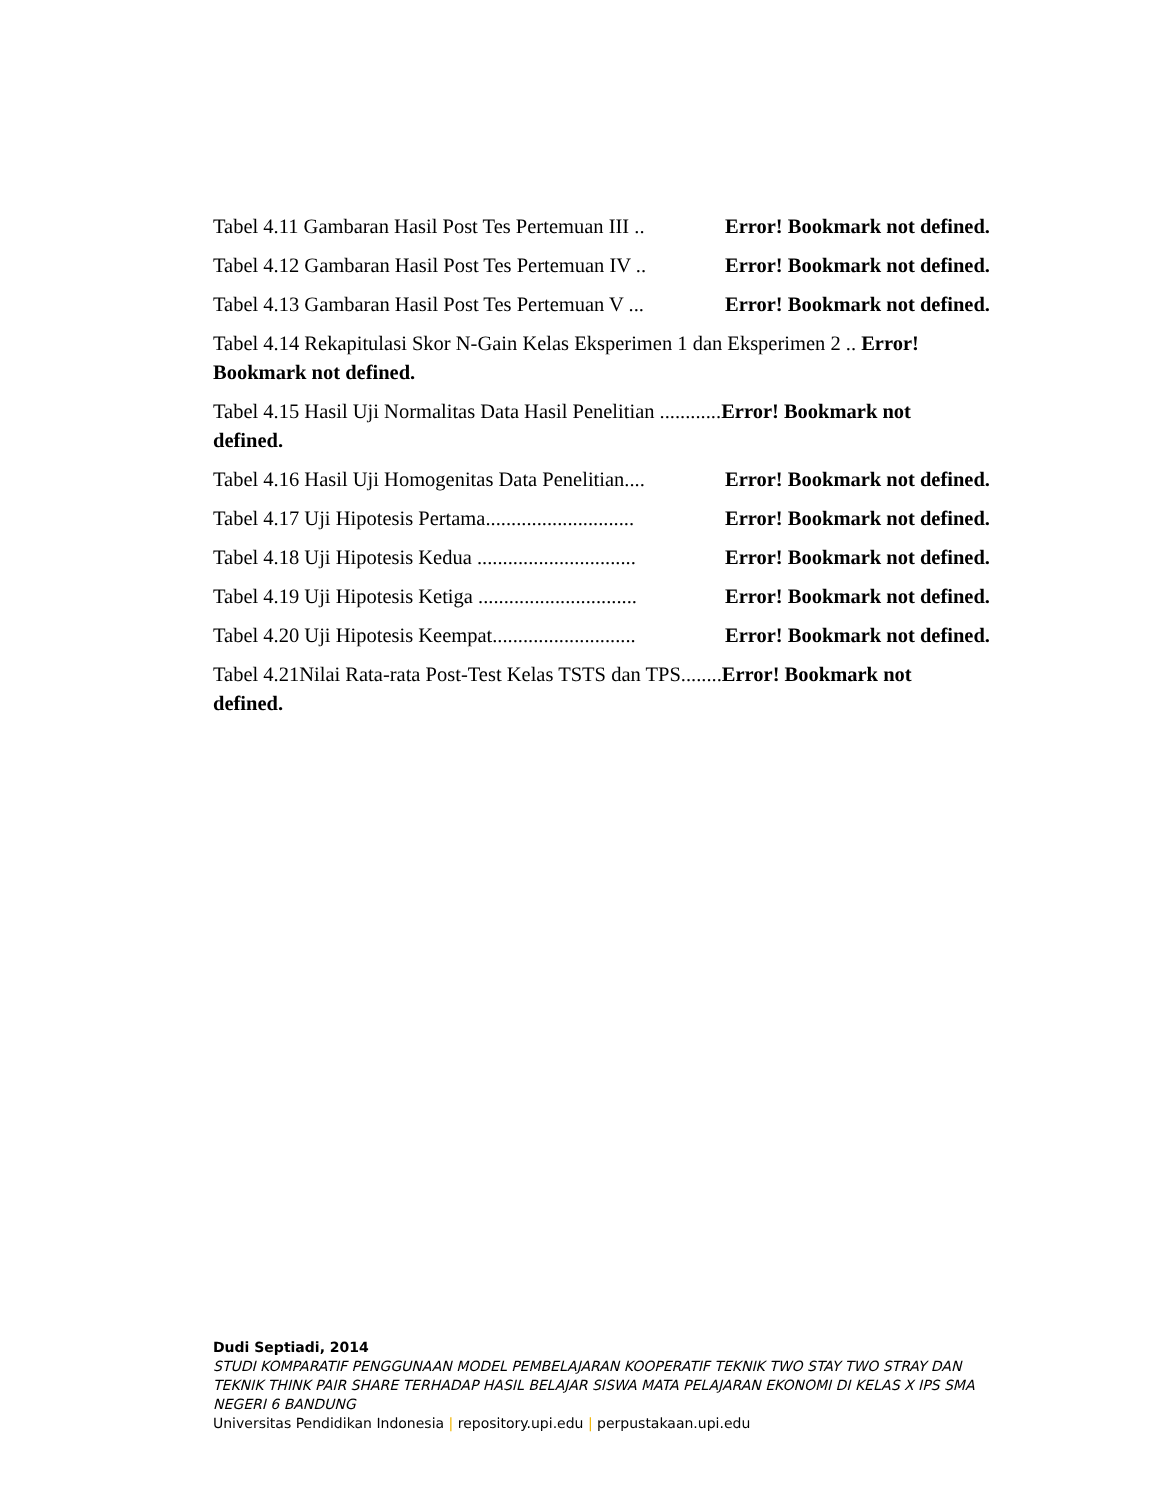Tabel 4.11 Gambaran Hasil Post Tes Pertemuan III .. Error! Bookmark not defined.
Tabel 4.12 Gambaran Hasil Post Tes Pertemuan IV .. Error! Bookmark not defined.
Tabel 4.13 Gambaran Hasil Post Tes Pertemuan V ... Error! Bookmark not defined.
Tabel 4.14 Rekapitulasi Skor N-Gain Kelas Eksperimen 1 dan Eksperimen 2 .. Error!
Bookmark not defined.
Tabel 4.15 Hasil Uji Normalitas Data Hasil Penelitian ............Error! Bookmark not
defined.
Tabel 4.16 Hasil Uji Homogenitas Data Penelitian.... Error! Bookmark not defined.
Tabel 4.17 Uji Hipotesis Pertama............................. Error! Bookmark not defined.
Tabel 4.18 Uji Hipotesis Kedua ............................... Error! Bookmark not defined.
Tabel 4.19 Uji Hipotesis Ketiga ............................... Error! Bookmark not defined.
Tabel 4.20 Uji Hipotesis Keempat............................ Error! Bookmark not defined.
Tabel 4.21Nilai Rata-rata Post-Test Kelas TSTS dan TPS........Error! Bookmark not
defined.
Dudi Septiadi, 2014
STUDI KOMPARATIF PENGGUNAAN MODEL PEMBELAJARAN KOOPERATIF TEKNIK TWO STAY TWO STRAY DAN TEKNIK THINK PAIR SHARE TERHADAP HASIL BELAJAR SISWA MATA PELAJARAN EKONOMI DI KELAS X IPS SMA NEGERI 6 BANDUNG
Universitas Pendidikan Indonesia | repository.upi.edu | perpustakaan.upi.edu